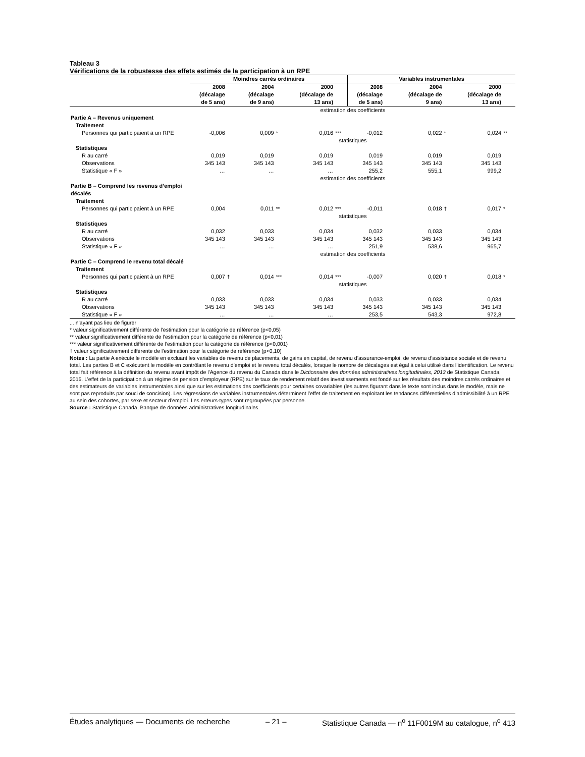Tableau 3
Vérifications de la robustesse des effets estimés de la participation à un RPE
| | Moindres carrés ordinaires | | | | | | Variables instrumentales | | | | | |
| --- | --- | --- | --- | --- | --- | --- | --- | --- | --- | --- | --- | --- |
| | 2008 (décalage de 5 ans) | | 2004 (décalage de 9 ans) | | 2000 (décalage de 13 ans) | | 2008 (décalage de 5 ans) | | 2004 (décalage de 9 ans) | | 2000 (décalage de 13 ans) | |
| | estimation des coefficients | | | | | | | | | | | |
| Partie A – Revenus uniquement | | | | | | | | | | | | |
| Traitement | | | | | | | | | | | | |
| Personnes qui participaient à un RPE | -0,006 | | 0,009 | * | 0,016 | *** | -0,012 | | 0,022 | * | 0,024 | ** |
| | statistiques | | | | | | | | | | | |
| Statistiques | | | | | | | | | | | | |
| R au carré | 0,019 | | 0,019 | | 0,019 | | 0,019 | | 0,019 | | 0,019 | |
| Observations | 345 143 | | 345 143 | | 345 143 | | 345 143 | | 345 143 | | 345 143 | |
| Statistique « F » | … | | … | | … | | 255,2 | | 555,1 | | 999,2 | |
| | estimation des coefficients | | | | | | | | | | | |
| Partie B – Comprend les revenus d’emploi décalés | | | | | | | | | | | | |
| Traitement | | | | | | | | | | | | |
| Personnes qui participaient à un RPE | 0,004 | | 0,011 | ** | 0,012 | *** | -0,011 | | 0,018 | † | 0,017 | * |
| | statistiques | | | | | | | | | | | |
| Statistiques | | | | | | | | | | | | |
| R au carré | 0,032 | | 0,033 | | 0,034 | | 0,032 | | 0,033 | | 0,034 | |
| Observations | 345 143 | | 345 143 | | 345 143 | | 345 143 | | 345 143 | | 345 143 | |
| Statistique « F » | … | | … | | … | | 251,9 | | 538,6 | | 965,7 | |
| | estimation des coefficients | | | | | | | | | | | |
| Partie C – Comprend le revenu total décalé | | | | | | | | | | | | |
| Traitement | | | | | | | | | | | | |
| Personnes qui participaient à un RPE | 0,007 | † | 0,014 | *** | 0,014 | *** | -0,007 | | 0,020 | † | 0,018 | * |
| | statistiques | | | | | | | | | | | |
| Statistiques | | | | | | | | | | | | |
| R au carré | 0,033 | | 0,033 | | 0,034 | | 0,033 | | 0,033 | | 0,034 | |
| Observations | 345 143 | | 345 143 | | 345 143 | | 345 143 | | 345 143 | | 345 143 | |
| Statistique « F » | … | | … | | … | | 253,5 | | 543,3 | | 972,8 | |
... n’ayant pas lieu de figurer
* valeur significativement différente de l’estimation pour la catégorie de référence (p<0,05)
** valeur significativement différente de l’estimation pour la catégorie de référence (p<0,01)
*** valeur significativement différente de l’estimation pour la catégorie de référence (p<0,001)
† valeur significativement différente de l’estimation pour la catégorie de référence (p<0,10)
Notes : La partie A exécute le modèle en excluant les variables de revenu de placements, de gains en capital, de revenu d’assurance-emploi, de revenu d’assistance sociale et de revenu total. Les parties B et C exécutent le modèle en contrôlant le revenu d’emploi et le revenu total décalés, lorsque le nombre de décalages est égal à celui utilisé dans l’identification. Le revenu total fait référence à la définition du revenu avant impôt de l’Agence du revenu du Canada dans le Dictionnaire des données administratives longitudinales, 2013 de Statistique Canada, 2015. L’effet de la participation à un régime de pension d’employeur (RPE) sur le taux de rendement relatif des investissements est fondé sur les résultats des moindres carrés ordinaires et des estimateurs de variables instrumentales ainsi que sur les estimations des coefficients pour certaines covariables (les autres figurant dans le texte sont inclus dans le modèle, mais ne sont pas reproduits par souci de concision). Les régressions de variables instrumentales déterminent l’effet de traitement en exploitant les tendances différentielles d’admissibilité à un RPE au sein des cohortes, par sexe et secteur d’emploi. Les erreurs-types sont regroupées par personne.
Source : Statistique Canada, Banque de données administratives longitudinales.
Études analytiques — Documents de recherche – 21 – Statistique Canada — n<sup>o</sup> 11F0019M au catalogue, n<sup>o</sup> 413